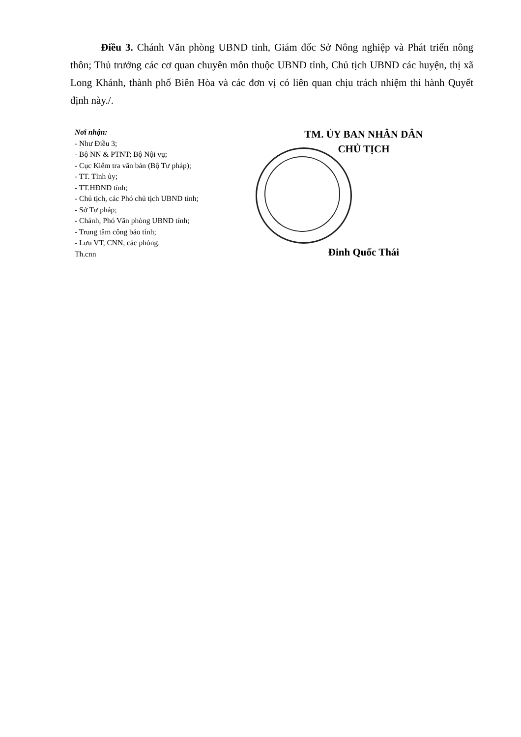Điều 3. Chánh Văn phòng UBND tỉnh, Giám đốc Sở Nông nghiệp và Phát triển nông thôn; Thủ trưởng các cơ quan chuyên môn thuộc UBND tỉnh, Chủ tịch UBND các huyện, thị xã Long Khánh, thành phố Biên Hòa và các đơn vị có liên quan chịu trách nhiệm thi hành Quyết định này./.
Nơi nhận:
- Như Điều 3;
- Bộ NN & PTNT; Bộ Nội vụ;
- Cục Kiểm tra văn bản (Bộ Tư pháp);
- TT. Tỉnh ủy;
- TT.HĐND tỉnh;
- Chủ tịch, các Phó chủ tịch UBND tỉnh;
- Sở Tư pháp;
- Chánh, Phó Văn phòng UBND tỉnh;
- Trung tâm công báo tỉnh;
- Lưu VT, CNN, các phòng.
Th.cnn
TM. ỦY BAN NHÂN DÂN
CHỦ TỊCH
Đinh Quốc Thái